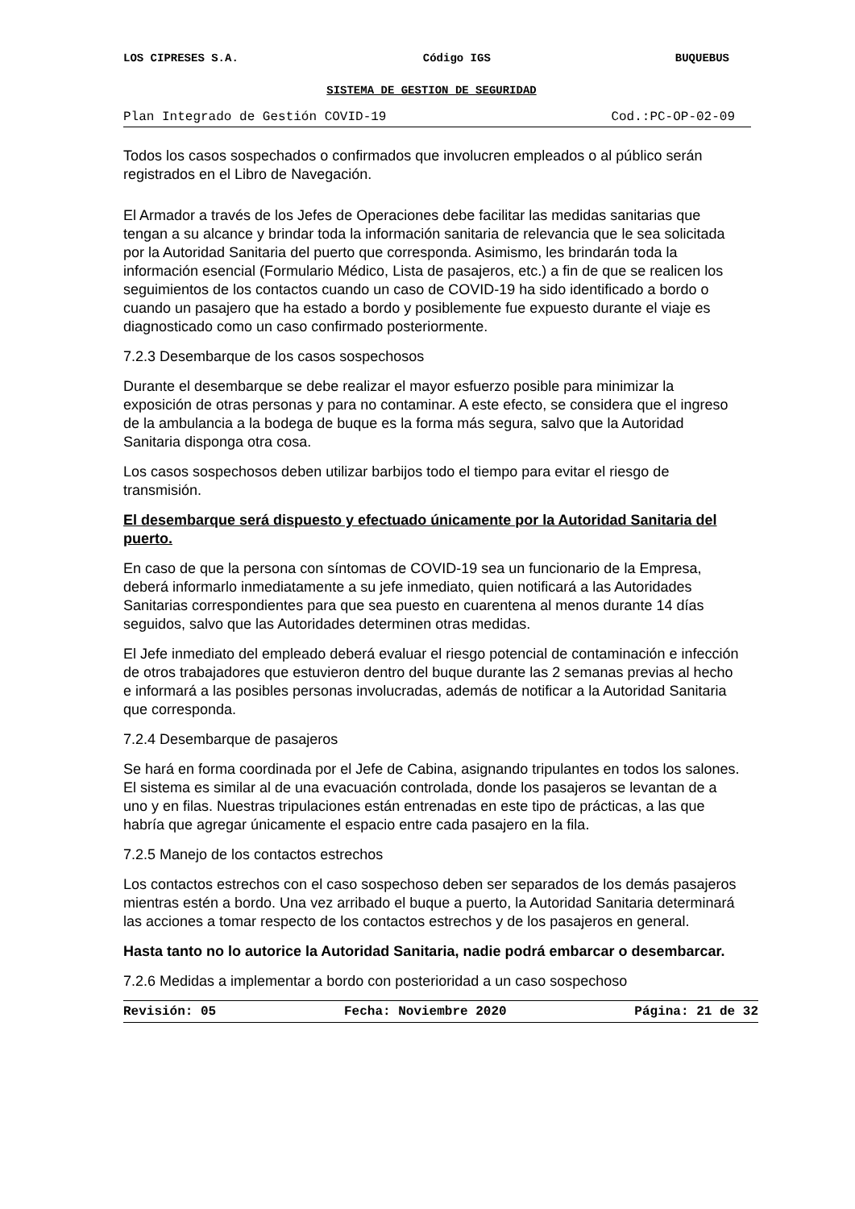LOS CIPRESES S.A. Código IGS BUQUEBUS
SISTEMA DE GESTION DE SEGURIDAD
Plan Integrado de Gestión COVID-19 Cod.:PC-OP-02-09
Todos los casos sospechados o confirmados que involucren empleados o al público serán registrados en el Libro de Navegación.
El Armador a través de los Jefes de Operaciones debe facilitar las medidas sanitarias que tengan a su alcance y brindar toda la información sanitaria de relevancia que le sea solicitada por la Autoridad Sanitaria del puerto que corresponda. Asimismo, les brindarán toda la información esencial (Formulario Médico, Lista de pasajeros, etc.) a fin de que se realicen los seguimientos de los contactos cuando un caso de COVID-19 ha sido identificado a bordo o cuando un pasajero que ha estado a bordo y posiblemente fue expuesto durante el viaje es diagnosticado como un caso confirmado posteriormente.
7.2.3 Desembarque de los casos sospechosos
Durante el desembarque se debe realizar el mayor esfuerzo posible para minimizar la exposición de otras personas y para no contaminar. A este efecto, se considera que el ingreso de la ambulancia a la bodega de buque es la forma más segura, salvo que la Autoridad Sanitaria disponga otra cosa.
Los casos sospechosos deben utilizar barbijos todo el tiempo para evitar el riesgo de transmisión.
El desembarque será dispuesto y efectuado únicamente por la Autoridad Sanitaria del puerto.
En caso de que la persona con síntomas de COVID-19 sea un funcionario de la Empresa, deberá informarlo inmediatamente a su jefe inmediato, quien notificará a las Autoridades Sanitarias correspondientes para que sea puesto en cuarentena al menos durante 14 días seguidos, salvo que las Autoridades determinen otras medidas.
El Jefe inmediato del empleado deberá evaluar el riesgo potencial de contaminación e infección de otros trabajadores que estuvieron dentro del buque durante las 2 semanas previas al hecho e informará a las posibles personas involucradas, además de notificar a la Autoridad Sanitaria que corresponda.
7.2.4 Desembarque de pasajeros
Se hará en forma coordinada por el Jefe de Cabina, asignando tripulantes en todos los salones. El sistema es similar al de una evacuación controlada, donde los pasajeros se levantan de a uno y en filas. Nuestras tripulaciones están entrenadas en este tipo de prácticas, a las que habría que agregar únicamente el espacio entre cada pasajero en la fila.
7.2.5 Manejo de los contactos estrechos
Los contactos estrechos con el caso sospechoso deben ser separados de los demás pasajeros mientras estén a bordo. Una vez arribado el buque a puerto, la Autoridad Sanitaria determinará las acciones a tomar respecto de los contactos estrechos y de los pasajeros en general.
Hasta tanto no lo autorice la Autoridad Sanitaria, nadie podrá embarcar o desembarcar.
7.2.6 Medidas a implementar a bordo con posterioridad a un caso sospechoso
Revisión: 05 Fecha: Noviembre 2020 Página: 21 de 32